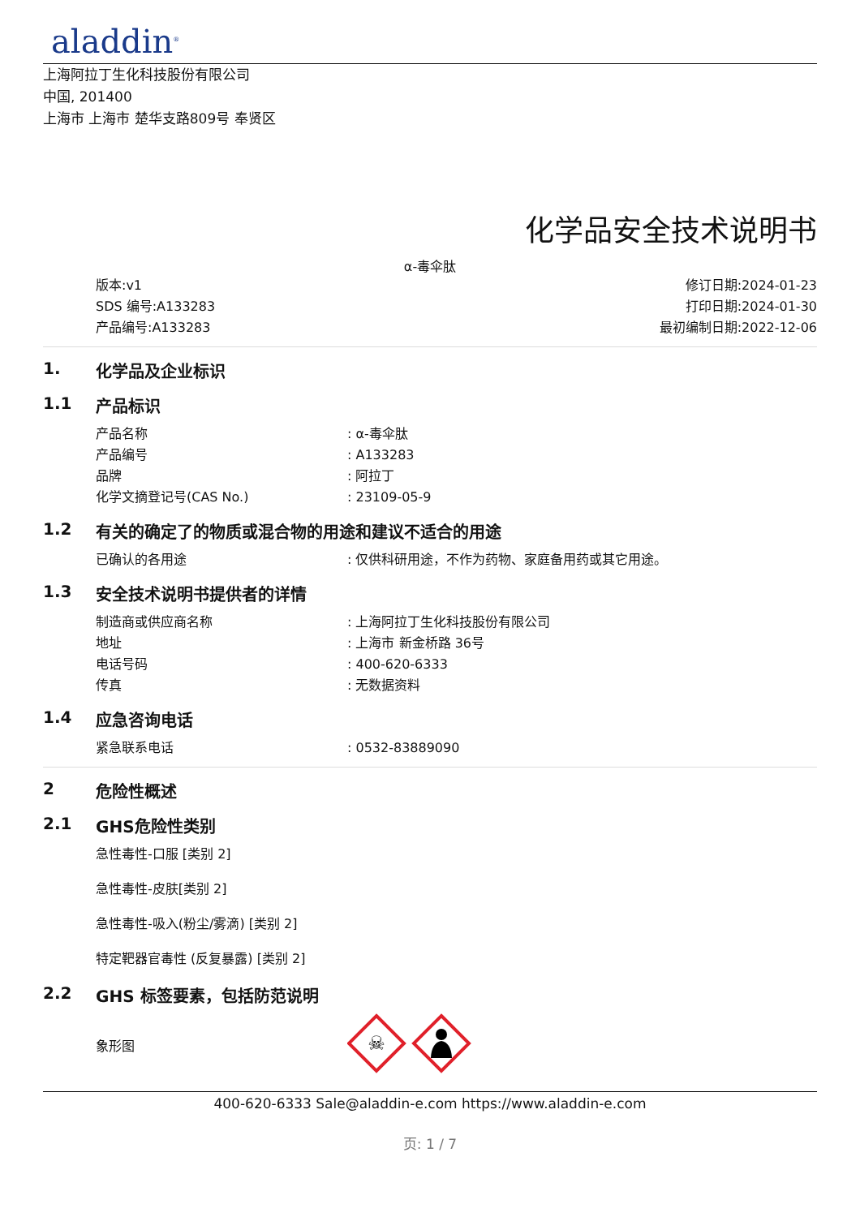aladdin<sup>®</sup>
上海阿拉丁生化科技股份有限公司
中国, 201400
上海市 上海市 楚华支路809号 奉贤区
化学品安全技术说明书
α-毒伞肽
版本:v1
SDS 编号:A133283
产品编号:A133283
修订日期:2024-01-23
打印日期:2024-01-30
最初编制日期:2022-12-06
1. 化学品及企业标识
1.1 产品标识
产品名称: α-毒伞肽
产品编号: A133283
品牌: 阿拉丁
化学文摘登记号(CAS No.): 23109-05-9
1.2 有关的确定了的物质或混合物的用途和建议不适合的用途
已确认的各用途: 仅供科研用途，不作为药物、家庭备用药或其它用途。
1.3 安全技术说明书提供者的详情
制造商或供应商名称: 上海阿拉丁生化科技股份有限公司
地址: 上海市 新金桥路 36号
电话号码: 400-620-6333
传真: 无数据资料
1.4 应急咨询电话
紧急联系电话: 0532-83889090
2 危险性概述
2.1 GHS危险性类别
急性毒性-口服 [类别 2]
急性毒性-皮肤[类别 2]
急性毒性-吸入(粉尘/雾滴) [类别 2]
特定靶器官毒性 (反复暴露) [类别 2]
2.2 GHS 标签要素，包括防范说明
象形图
☠
400-620-6333 Sale@aladdin-e.com https://www.aladdin-e.com
页: 1 / 7